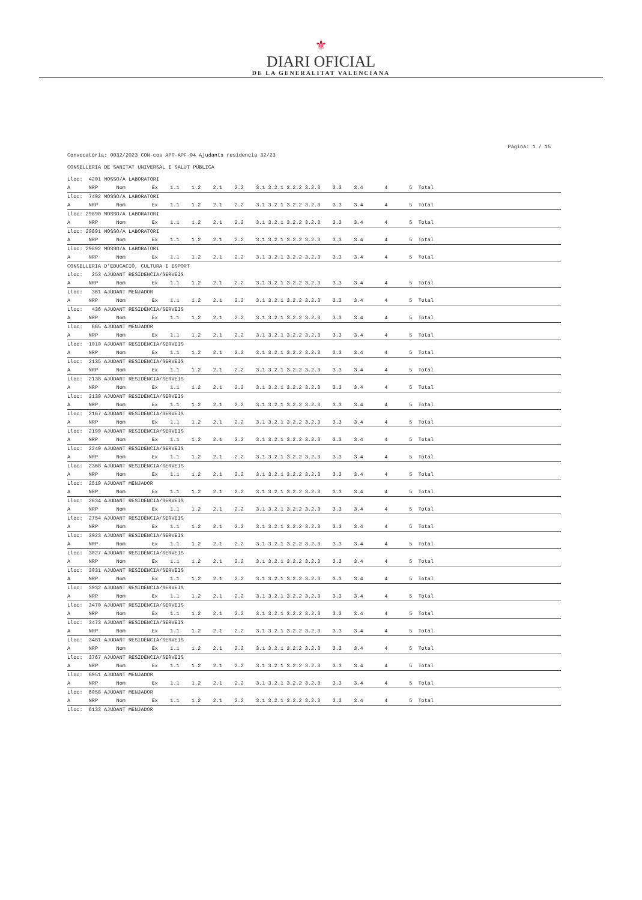⚜
DIARI OFICIAL
DE LA GENERALITAT VALENCIANA
Página: 1 / 15
Convocatòria: 0032/2023 CON-cos APT-APF-04 Ajudants residencia 32/23
CONSELLERIA DE SANITAT UNIVERSAL I SALUT PÚBLICA
| Lloc: 4201 MOSSO/A LABORATORI | |
| A NRP Nom | Ex 1.1 1.2 2.1 2.2 3.1 3.2.1 3.2.2 3.2.3 3.3 3.4 4 5 Total |
| Lloc: 7402 MOSSO/A LABORATORI | |
| A NRP Nom | Ex 1.1 1.2 2.1 2.2 3.1 3.2.1 3.2.2 3.2.3 3.3 3.4 4 5 Total |
| Lloc: 29890 MOSSO/A LABORATORI | |
| A NRP Nom | Ex 1.1 1.2 2.1 2.2 3.1 3.2.1 3.2.2 3.2.3 3.3 3.4 4 5 Total |
| Lloc: 29891 MOSSO/A LABORATORI | |
| A NRP Nom | Ex 1.1 1.2 2.1 2.2 3.1 3.2.1 3.2.2 3.2.3 3.3 3.4 4 5 Total |
| Lloc: 29892 MOSSO/A LABORATORI | |
| A NRP Nom | Ex 1.1 1.2 2.1 2.2 3.1 3.2.1 3.2.2 3.2.3 3.3 3.4 4 5 Total |
| CONSELLERIA D'EDUCACIÓ, CULTURA I ESPORT | |
| Lloc: 253 AJUDANT RESIDÈNCIA/SERVEIS | |
| A NRP Nom | Ex 1.1 1.2 2.1 2.2 3.1 3.2.1 3.2.2 3.2.3 3.3 3.4 4 5 Total |
| Lloc: 361 AJUDANT MENJADOR | |
| A NRP Nom | Ex 1.1 1.2 2.1 2.2 3.1 3.2.1 3.2.2 3.2.3 3.3 3.4 4 5 Total |
| Lloc: 436 AJUDANT RESIDÈNCIA/SERVEIS | |
| A NRP Nom | Ex 1.1 1.2 2.1 2.2 3.1 3.2.1 3.2.2 3.2.3 3.3 3.4 4 5 Total |
| Lloc: 665 AJUDANT MENJADOR | |
| A NRP Nom | Ex 1.1 1.2 2.1 2.2 3.1 3.2.1 3.2.2 3.2.3 3.3 3.4 4 5 Total |
| Lloc: 1010 AJUDANT RESIDÈNCIA/SERVEIS | |
| A NRP Nom | Ex 1.1 1.2 2.1 2.2 3.1 3.2.1 3.2.2 3.2.3 3.3 3.4 4 5 Total |
| Lloc: 2135 AJUDANT RESIDÈNCIA/SERVEIS | |
| A NRP Nom | Ex 1.1 1.2 2.1 2.2 3.1 3.2.1 3.2.2 3.2.3 3.3 3.4 4 5 Total |
| Lloc: 2138 AJUDANT RESIDÈNCIA/SERVEIS | |
| A NRP Nom | Ex 1.1 1.2 2.1 2.2 3.1 3.2.1 3.2.2 3.2.3 3.3 3.4 4 5 Total |
| Lloc: 2139 AJUDANT RESIDÈNCIA/SERVEIS | |
| A NRP Nom | Ex 1.1 1.2 2.1 2.2 3.1 3.2.1 3.2.2 3.2.3 3.3 3.4 4 5 Total |
| Lloc: 2167 AJUDANT RESIDÈNCIA/SERVEIS | |
| A NRP Nom | Ex 1.1 1.2 2.1 2.2 3.1 3.2.1 3.2.2 3.2.3 3.3 3.4 4 5 Total |
| Lloc: 2199 AJUDANT RESIDÈNCIA/SERVEIS | |
| A NRP Nom | Ex 1.1 1.2 2.1 2.2 3.1 3.2.1 3.2.2 3.2.3 3.3 3.4 4 5 Total |
| Lloc: 2249 AJUDANT RESIDÈNCIA/SERVEIS | |
| A NRP Nom | Ex 1.1 1.2 2.1 2.2 3.1 3.2.1 3.2.2 3.2.3 3.3 3.4 4 5 Total |
| Lloc: 2368 AJUDANT RESIDÈNCIA/SERVEIS | |
| A NRP Nom | Ex 1.1 1.2 2.1 2.2 3.1 3.2.1 3.2.2 3.2.3 3.3 3.4 4 5 Total |
| Lloc: 2519 AJUDANT MENJADOR | |
| A NRP Nom | Ex 1.1 1.2 2.1 2.2 3.1 3.2.1 3.2.2 3.2.3 3.3 3.4 4 5 Total |
| Lloc: 2634 AJUDANT RESIDÈNCIA/SERVEIS | |
| A NRP Nom | Ex 1.1 1.2 2.1 2.2 3.1 3.2.1 3.2.2 3.2.3 3.3 3.4 4 5 Total |
| Lloc: 2754 AJUDANT RESIDÈNCIA/SERVEIS | |
| A NRP Nom | Ex 1.1 1.2 2.1 2.2 3.1 3.2.1 3.2.2 3.2.3 3.3 3.4 4 5 Total |
| Lloc: 3023 AJUDANT RESIDÈNCIA/SERVEIS | |
| A NRP Nom | Ex 1.1 1.2 2.1 2.2 3.1 3.2.1 3.2.2 3.2.3 3.3 3.4 4 5 Total |
| Lloc: 3027 AJUDANT RESIDÈNCIA/SERVEIS | |
| A NRP Nom | Ex 1.1 1.2 2.1 2.2 3.1 3.2.1 3.2.2 3.2.3 3.3 3.4 4 5 Total |
| Lloc: 3031 AJUDANT RESIDÈNCIA/SERVEIS | |
| A NRP Nom | Ex 1.1 1.2 2.1 2.2 3.1 3.2.1 3.2.2 3.2.3 3.3 3.4 4 5 Total |
| Lloc: 3032 AJUDANT RESIDÈNCIA/SERVEIS | |
| A NRP Nom | Ex 1.1 1.2 2.1 2.2 3.1 3.2.1 3.2.2 3.2.3 3.3 3.4 4 5 Total |
| Lloc: 3470 AJUDANT RESIDÈNCIA/SERVEIS | |
| A NRP Nom | Ex 1.1 1.2 2.1 2.2 3.1 3.2.1 3.2.2 3.2.3 3.3 3.4 4 5 Total |
| Lloc: 3473 AJUDANT RESIDÈNCIA/SERVEIS | |
| A NRP Nom | Ex 1.1 1.2 2.1 2.2 3.1 3.2.1 3.2.2 3.2.3 3.3 3.4 4 5 Total |
| Lloc: 3481 AJUDANT RESIDÈNCIA/SERVEIS | |
| A NRP Nom | Ex 1.1 1.2 2.1 2.2 3.1 3.2.1 3.2.2 3.2.3 3.3 3.4 4 5 Total |
| Lloc: 3767 AJUDANT RESIDÈNCIA/SERVEIS | |
| A NRP Nom | Ex 1.1 1.2 2.1 2.2 3.1 3.2.1 3.2.2 3.2.3 3.3 3.4 4 5 Total |
| Lloc: 6051 AJUDANT MENJADOR | |
| A NRP Nom | Ex 1.1 1.2 2.1 2.2 3.1 3.2.1 3.2.2 3.2.3 3.3 3.4 4 5 Total |
| Lloc: 6058 AJUDANT MENJADOR | |
| A NRP Nom | Ex 1.1 1.2 2.1 2.2 3.1 3.2.1 3.2.2 3.2.3 3.3 3.4 4 5 Total |
| Lloc: 6133 AJUDANT MENJADOR | |